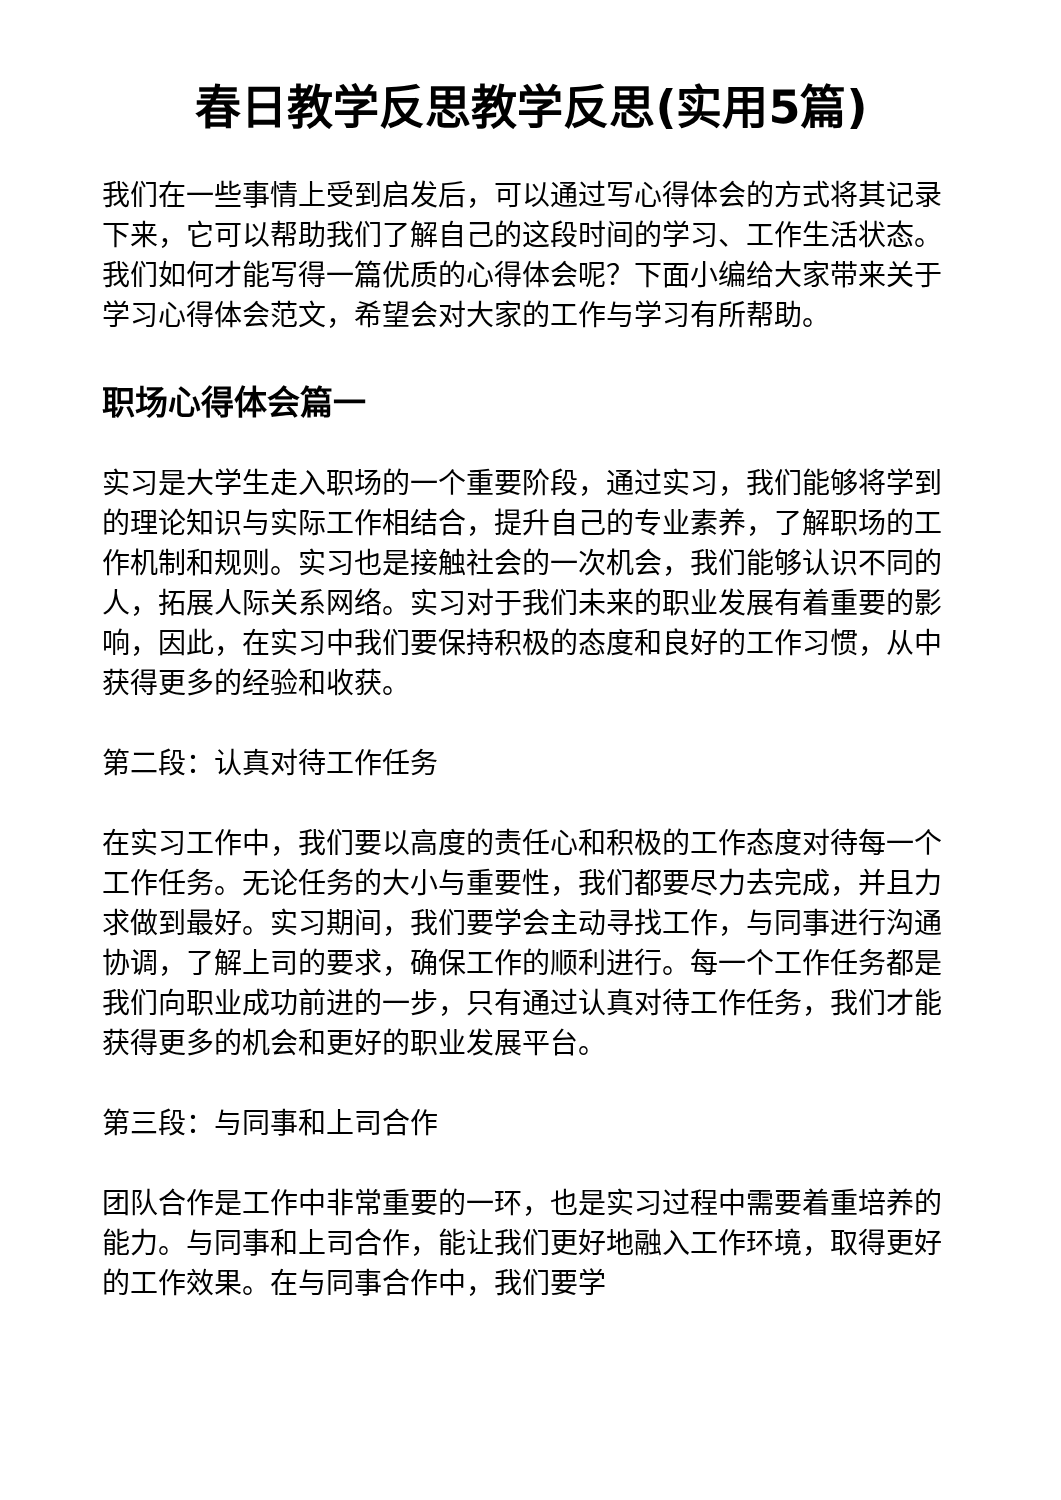春日教学反思教学反思(实用5篇)
我们在一些事情上受到启发后，可以通过写心得体会的方式将其记录下来，它可以帮助我们了解自己的这段时间的学习、工作生活状态。我们如何才能写得一篇优质的心得体会呢？下面小编给大家带来关于学习心得体会范文，希望会对大家的工作与学习有所帮助。
职场心得体会篇一
实习是大学生走入职场的一个重要阶段，通过实习，我们能够将学到的理论知识与实际工作相结合，提升自己的专业素养，了解职场的工作机制和规则。实习也是接触社会的一次机会，我们能够认识不同的人，拓展人际关系网络。实习对于我们未来的职业发展有着重要的影响，因此，在实习中我们要保持积极的态度和良好的工作习惯，从中获得更多的经验和收获。
第二段：认真对待工作任务
在实习工作中，我们要以高度的责任心和积极的工作态度对待每一个工作任务。无论任务的大小与重要性，我们都要尽力去完成，并且力求做到最好。实习期间，我们要学会主动寻找工作，与同事进行沟通协调，了解上司的要求，确保工作的顺利进行。每一个工作任务都是我们向职业成功前进的一步，只有通过认真对待工作任务，我们才能获得更多的机会和更好的职业发展平台。
第三段：与同事和上司合作
团队合作是工作中非常重要的一环，也是实习过程中需要着重培养的能力。与同事和上司合作，能让我们更好地融入工作环境，取得更好的工作效果。在与同事合作中，我们要学